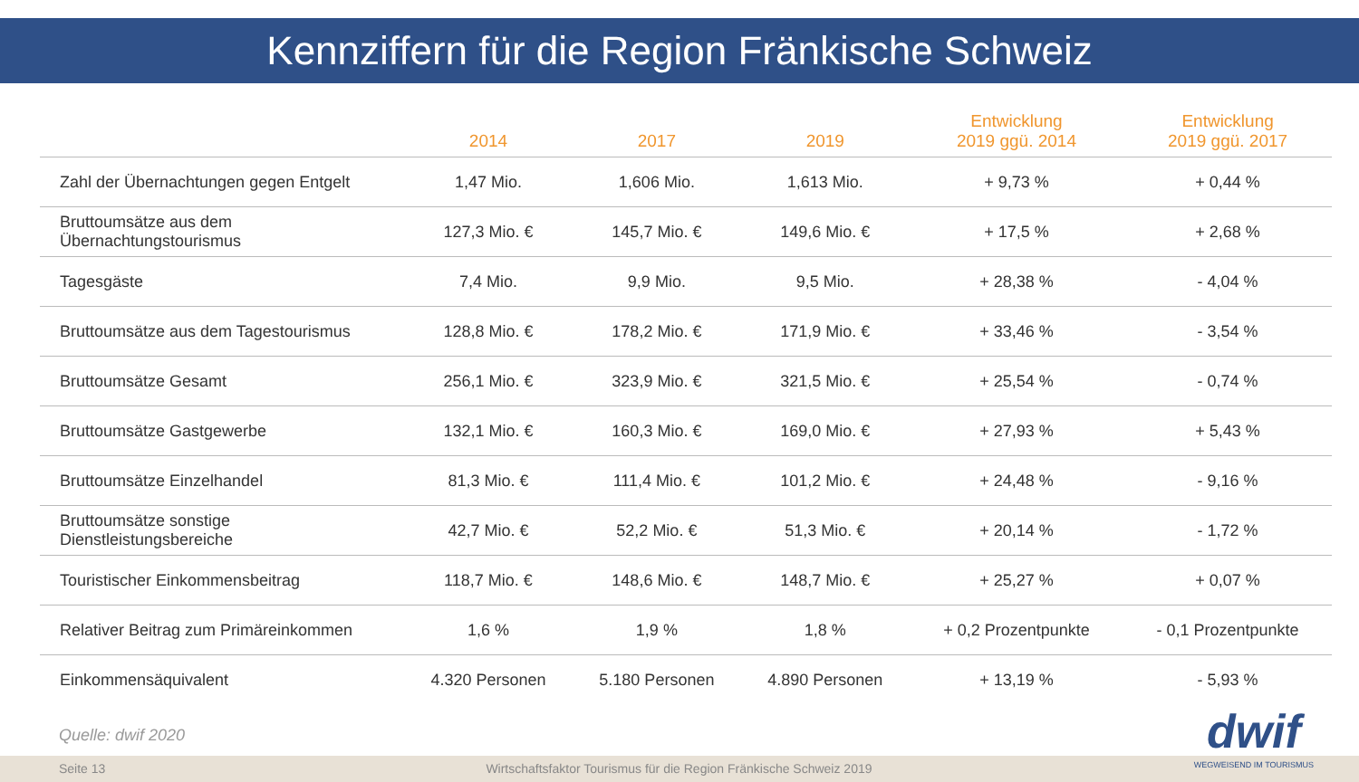Kennziffern für die Region Fränkische Schweiz
| | 2014 | 2017 | 2019 | Entwicklung 2019 ggü. 2014 | Entwicklung 2019 ggü. 2017 |
| --- | --- | --- | --- | --- | --- |
| Zahl der Übernachtungen gegen Entgelt | 1,47 Mio. | 1,606 Mio. | 1,613 Mio. | + 9,73 % | + 0,44 % |
| Bruttoumsätze aus dem Übernachtungstourismus | 127,3 Mio. € | 145,7 Mio. € | 149,6 Mio. € | + 17,5 % | + 2,68 % |
| Tagesgäste | 7,4 Mio. | 9,9 Mio. | 9,5 Mio. | + 28,38 % | - 4,04 % |
| Bruttoumsätze aus dem Tagestourismus | 128,8 Mio. € | 178,2 Mio. € | 171,9 Mio. € | + 33,46 % | - 3,54 % |
| Bruttoumsätze Gesamt | 256,1 Mio. € | 323,9 Mio. € | 321,5 Mio. € | + 25,54 % | - 0,74 % |
| Bruttoumsätze Gastgewerbe | 132,1 Mio. € | 160,3 Mio. € | 169,0 Mio. € | + 27,93 % | + 5,43 % |
| Bruttoumsätze Einzelhandel | 81,3 Mio. € | 111,4 Mio. € | 101,2 Mio. € | + 24,48 % | - 9,16 % |
| Bruttoumsätze sonstige Dienstleistungsbereiche | 42,7 Mio. € | 52,2 Mio. € | 51,3 Mio. € | + 20,14 % | - 1,72 % |
| Touristischer Einkommensbeitrag | 118,7 Mio. € | 148,6 Mio. € | 148,7 Mio. € | + 25,27 % | + 0,07 % |
| Relativer Beitrag zum Primäreinkommen | 1,6 % | 1,9 % | 1,8 % | + 0,2 Prozentpunkte | - 0,1 Prozentpunkte |
| Einkommensäquivalent | 4.320 Personen | 5.180 Personen | 4.890 Personen | + 13,19 % | - 5,93 % |
Quelle: dwif 2020
Seite 13 Wirtschaftsfaktor Tourismus für die Region Fränkische Schweiz 2019
dwif
WEGWEISEND IM TOURISMUS